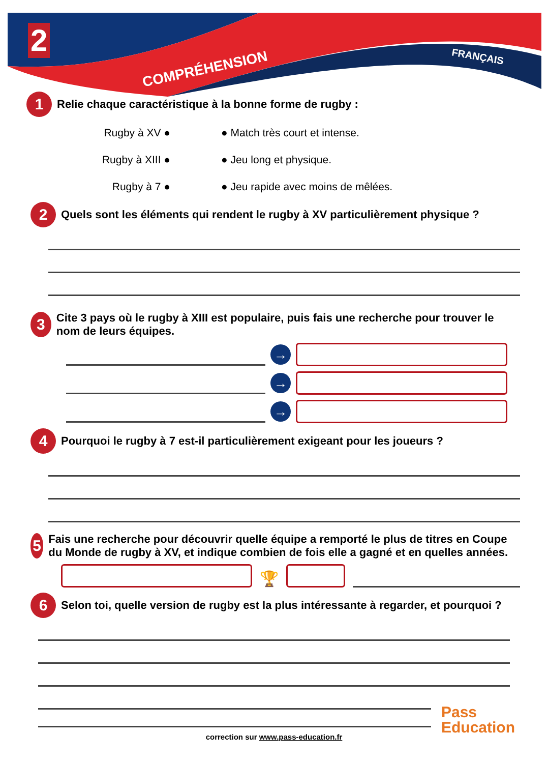2
COMPRÉHENSION
FRANÇAIS
1 Relie chaque caractéristique à la bonne forme de rugby :
Rugby à XV ● ● Match très court et intense.
Rugby à XIII ● ● Jeu long et physique.
Rugby à 7 ● ● Jeu rapide avec moins de mêlées.
2 Quels sont les éléments qui rendent le rugby à XV particulièrement physique ?
3 Cite 3 pays où le rugby à XIII est populaire, puis fais une recherche pour trouver le nom de leurs équipes.
→
→
→
4 Pourquoi le rugby à 7 est-il particulièrement exigeant pour les joueurs ?
5 Fais une recherche pour découvrir quelle équipe a remporté le plus de titres en Coupe du Monde de rugby à XV, et indique combien de fois elle a gagné et en quelles années.
🏆
6 Selon toi, quelle version de rugby est la plus intéressante à regarder, et pourquoi ?
correction sur www.pass-education.fr
Pass
Education